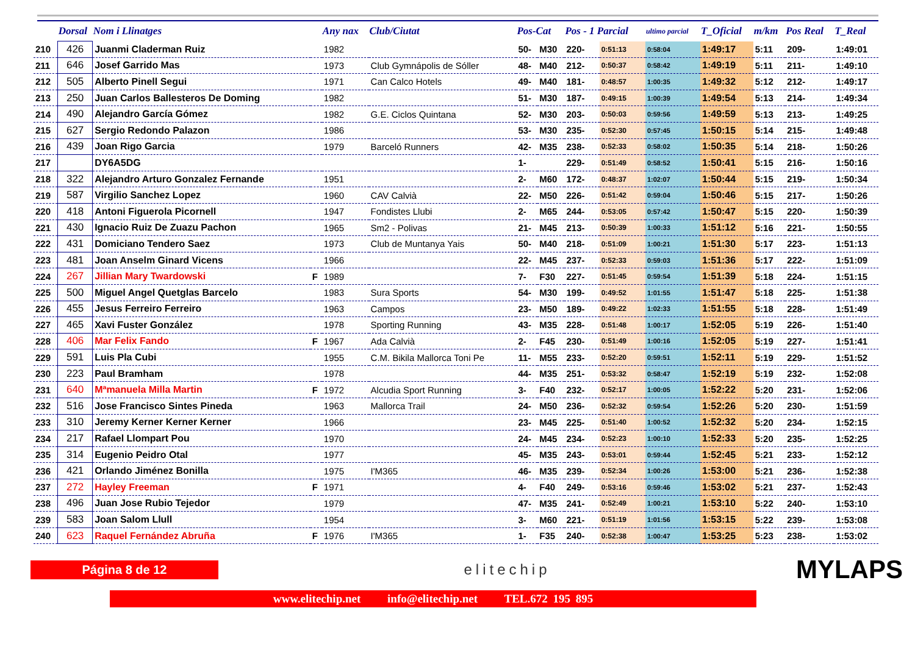| | Dorsal | Nom i Llinatges | | Any nax | Club/Ciutat | Pos-Cat | | Pos - 1 Parcial | | ultimo parcial | T_Oficial | m/km | Pos Real | T_Real |
| --- | --- | --- | --- | --- | --- | --- | --- | --- | --- | --- | --- | --- | --- | --- |
| 210 | 426 | Juanmi Claderman Ruiz | | 1982 | | 50- | M30 | 220- | 0:51:13 | 0:58:04 | 1:49:17 | 5:11 | 209- | 1:49:01 |
| 211 | 646 | Josef Garrido Mas | | 1973 | Club Gymnápolis de Sóller | 48- | M40 | 212- | 0:50:37 | 0:58:42 | 1:49:19 | 5:11 | 211- | 1:49:10 |
| 212 | 505 | Alberto Pinell Segui | | 1971 | Can Calco Hotels | 49- | M40 | 181- | 0:48:57 | 1:00:35 | 1:49:32 | 5:12 | 212- | 1:49:17 |
| 213 | 250 | Juan Carlos Ballesteros De Doming | | 1982 | | 51- | M30 | 187- | 0:49:15 | 1:00:39 | 1:49:54 | 5:13 | 214- | 1:49:34 |
| 214 | 490 | Alejandro García Gómez | | 1982 | G.E. Ciclos Quintana | 52- | M30 | 203- | 0:50:03 | 0:59:56 | 1:49:59 | 5:13 | 213- | 1:49:25 |
| 215 | 627 | Sergio Redondo Palazon | | 1986 | | 53- | M30 | 235- | 0:52:30 | 0:57:45 | 1:50:15 | 5:14 | 215- | 1:49:48 |
| 216 | 439 | Joan Rigo Garcia | | 1979 | Barceló Runners | 42- | M35 | 238- | 0:52:33 | 0:58:02 | 1:50:35 | 5:14 | 218- | 1:50:26 |
| 217 | | DY6A5DG | | | | 1- | | 229- | 0:51:49 | 0:58:52 | 1:50:41 | 5:15 | 216- | 1:50:16 |
| 218 | 322 | Alejandro Arturo Gonzalez Fernande | | 1951 | | 2- | M60 | 172- | 0:48:37 | 1:02:07 | 1:50:44 | 5:15 | 219- | 1:50:34 |
| 219 | 587 | Virgilio Sanchez Lopez | | 1960 | CAV Calvià | 22- | M50 | 226- | 0:51:42 | 0:59:04 | 1:50:46 | 5:15 | 217- | 1:50:26 |
| 220 | 418 | Antoni Figuerola Picornell | | 1947 | Fondistes Llubi | 2- | M65 | 244- | 0:53:05 | 0:57:42 | 1:50:47 | 5:15 | 220- | 1:50:39 |
| 221 | 430 | Ignacio Ruiz De Zuazu Pachon | | 1965 | Sm2 - Polivas | 21- | M45 | 213- | 0:50:39 | 1:00:33 | 1:51:12 | 5:16 | 221- | 1:50:55 |
| 222 | 431 | Domiciano Tendero Saez | | 1973 | Club de Muntanya Yais | 50- | M40 | 218- | 0:51:09 | 1:00:21 | 1:51:30 | 5:17 | 223- | 1:51:13 |
| 223 | 481 | Joan Anselm Ginard Vicens | | 1966 | | 22- | M45 | 237- | 0:52:33 | 0:59:03 | 1:51:36 | 5:17 | 222- | 1:51:09 |
| 224 | 267 | Jillian Mary Twardowski | F | 1989 | | 7- | F30 | 227- | 0:51:45 | 0:59:54 | 1:51:39 | 5:18 | 224- | 1:51:15 |
| 225 | 500 | Miguel Angel Quetglas Barcelo | | 1983 | Sura Sports | 54- | M30 | 199- | 0:49:52 | 1:01:55 | 1:51:47 | 5:18 | 225- | 1:51:38 |
| 226 | 455 | Jesus Ferreiro Ferreiro | | 1963 | Campos | 23- | M50 | 189- | 0:49:22 | 1:02:33 | 1:51:55 | 5:18 | 228- | 1:51:49 |
| 227 | 465 | Xavi Fuster González | | 1978 | Sporting Running | 43- | M35 | 228- | 0:51:48 | 1:00:17 | 1:52:05 | 5:19 | 226- | 1:51:40 |
| 228 | 406 | Mar Felix Fando | F | 1967 | Ada Calvià | 2- | F45 | 230- | 0:51:49 | 1:00:16 | 1:52:05 | 5:19 | 227- | 1:51:41 |
| 229 | 591 | Luis Pla Cubi | | 1955 | C.M. Bikila Mallorca Toni Pe | 11- | M55 | 233- | 0:52:20 | 0:59:51 | 1:52:11 | 5:19 | 229- | 1:51:52 |
| 230 | 223 | Paul Bramham | | 1978 | | 44- | M35 | 251- | 0:53:32 | 0:58:47 | 1:52:19 | 5:19 | 232- | 1:52:08 |
| 231 | 640 | Mªmanuela Milla Martin | F | 1972 | Alcudia Sport Running | 3- | F40 | 232- | 0:52:17 | 1:00:05 | 1:52:22 | 5:20 | 231- | 1:52:06 |
| 232 | 516 | Jose Francisco Sintes Pineda | | 1963 | Mallorca Trail | 24- | M50 | 236- | 0:52:32 | 0:59:54 | 1:52:26 | 5:20 | 230- | 1:51:59 |
| 233 | 310 | Jeremy Kerner Kerner Kerner | | 1966 | | 23- | M45 | 225- | 0:51:40 | 1:00:52 | 1:52:32 | 5:20 | 234- | 1:52:15 |
| 234 | 217 | Rafael Llompart Pou | | 1970 | | 24- | M45 | 234- | 0:52:23 | 1:00:10 | 1:52:33 | 5:20 | 235- | 1:52:25 |
| 235 | 314 | Eugenio Peidro Otal | | 1977 | | 45- | M35 | 243- | 0:53:01 | 0:59:44 | 1:52:45 | 5:21 | 233- | 1:52:12 |
| 236 | 421 | Orlando Jiménez Bonilla | | 1975 | I'M365 | 46- | M35 | 239- | 0:52:34 | 1:00:26 | 1:53:00 | 5:21 | 236- | 1:52:38 |
| 237 | 272 | Hayley Freeman | F | 1971 | | 4- | F40 | 249- | 0:53:16 | 0:59:46 | 1:53:02 | 5:21 | 237- | 1:52:43 |
| 238 | 496 | Juan Jose Rubio Tejedor | | 1979 | | 47- | M35 | 241- | 0:52:49 | 1:00:21 | 1:53:10 | 5:22 | 240- | 1:53:10 |
| 239 | 583 | Joan Salom Llull | | 1954 | | 3- | M60 | 221- | 0:51:19 | 1:01:56 | 1:53:15 | 5:22 | 239- | 1:53:08 |
| 240 | 623 | Raquel Fernández Abruña | F | 1976 | I'M365 | 1- | F35 | 240- | 0:52:38 | 1:00:47 | 1:53:25 | 5:23 | 238- | 1:53:02 |
Página 8 de 12
elitechip
MYLAPS
www.elitechip.net info@elitechip.net TEL.672 195 895